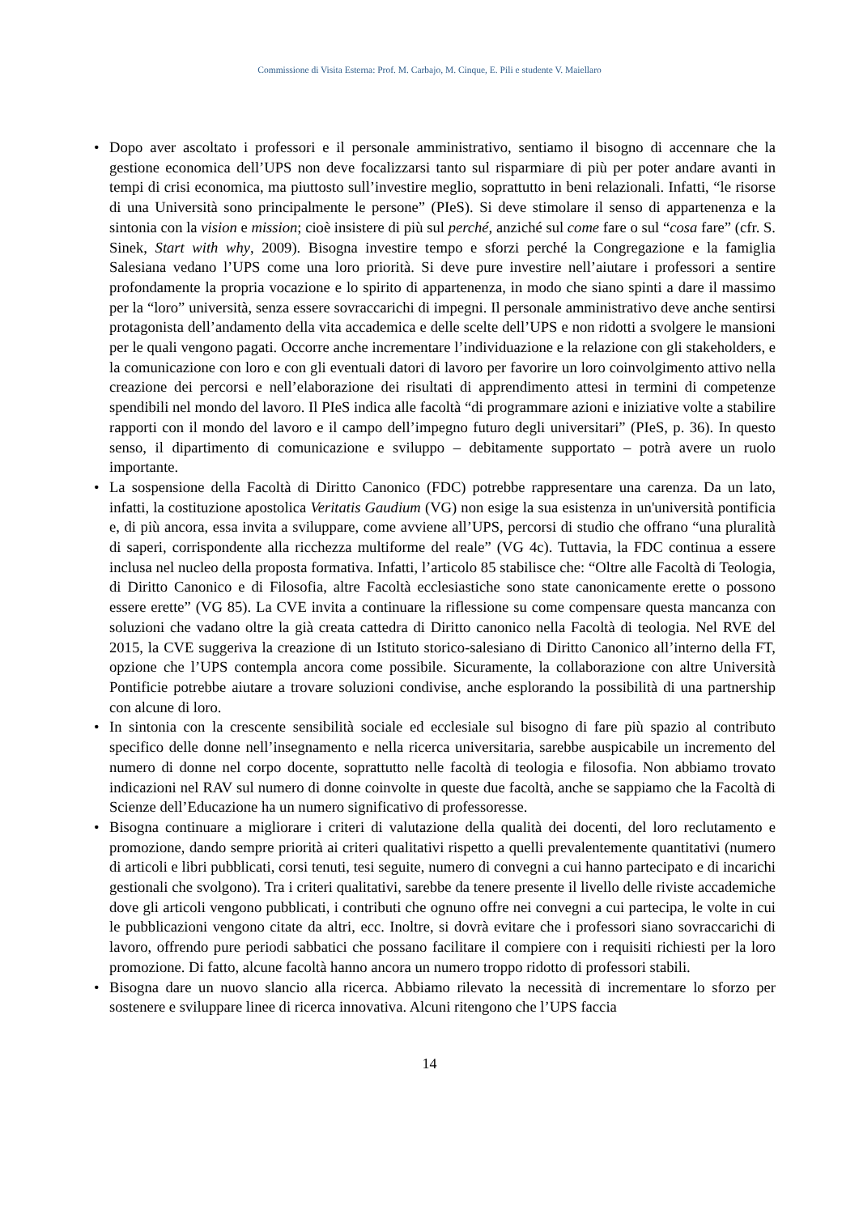Commissione di Visita Esterna: Prof. M. Carbajo, M. Cinque, E. Pili e studente V. Maiellaro
• Dopo aver ascoltato i professori e il personale amministrativo, sentiamo il bisogno di accennare che la gestione economica dell’UPS non deve focalizzarsi tanto sul risparmiare di più per poter andare avanti in tempi di crisi economica, ma piuttosto sull’investire meglio, soprattutto in beni relazionali. Infatti, “le risorse di una Università sono principalmente le persone” (PIeS). Si deve stimolare il senso di appartenenza e la sintonia con la vision e mission; cioè insistere di più sul perché, anziché sul come fare o sul “cosa fare” (cfr. S. Sinek, Start with why, 2009). Bisogna investire tempo e sforzi perché la Congregazione e la famiglia Salesiana vedano l’UPS come una loro priorità. Si deve pure investire nell’aiutare i professori a sentire profondamente la propria vocazione e lo spirito di appartenenza, in modo che siano spinti a dare il massimo per la “loro” università, senza essere sovraccarichi di impegni. Il personale amministrativo deve anche sentirsi protagonista dell’andamento della vita accademica e delle scelte dell’UPS e non ridotti a svolgere le mansioni per le quali vengono pagati. Occorre anche incrementare l’individuazione e la relazione con gli stakeholders, e la comunicazione con loro e con gli eventuali datori di lavoro per favorire un loro coinvolgimento attivo nella creazione dei percorsi e nell’elaborazione dei risultati di apprendimento attesi in termini di competenze spendibili nel mondo del lavoro. Il PIeS indica alle facoltà “di programmare azioni e iniziative volte a stabilire rapporti con il mondo del lavoro e il campo dell’impegno futuro degli universitari” (PIeS, p. 36). In questo senso, il dipartimento di comunicazione e sviluppo – debitamente supportato – potrà avere un ruolo importante.
• La sospensione della Facoltà di Diritto Canonico (FDC) potrebbe rappresentare una carenza. Da un lato, infatti, la costituzione apostolica Veritatis Gaudium (VG) non esige la sua esistenza in un'università pontificia e, di più ancora, essa invita a sviluppare, come avviene all’UPS, percorsi di studio che offrano “una pluralità di saperi, corrispondente alla ricchezza multiforme del reale” (VG 4c). Tuttavia, la FDC continua a essere inclusa nel nucleo della proposta formativa. Infatti, l’articolo 85 stabilisce che: “Oltre alle Facoltà di Teologia, di Diritto Canonico e di Filosofia, altre Facoltà ecclesiastiche sono state canonicamente erette o possono essere erette” (VG 85). La CVE invita a continuare la riflessione su come compensare questa mancanza con soluzioni che vadano oltre la già creata cattedra di Diritto canonico nella Facoltà di teologia. Nel RVE del 2015, la CVE suggeriva la creazione di un Istituto storico-salesiano di Diritto Canonico all’interno della FT, opzione che l’UPS contempla ancora come possibile. Sicuramente, la collaborazione con altre Università Pontificie potrebbe aiutare a trovare soluzioni condivise, anche esplorando la possibilità di una partnership con alcune di loro.
• In sintonia con la crescente sensibilità sociale ed ecclesiale sul bisogno di fare più spazio al contributo specifico delle donne nell’insegnamento e nella ricerca universitaria, sarebbe auspicabile un incremento del numero di donne nel corpo docente, soprattutto nelle facoltà di teologia e filosofia. Non abbiamo trovato indicazioni nel RAV sul numero di donne coinvolte in queste due facoltà, anche se sappiamo che la Facoltà di Scienze dell’Educazione ha un numero significativo di professoresse.
• Bisogna continuare a migliorare i criteri di valutazione della qualità dei docenti, del loro reclutamento e promozione, dando sempre priorità ai criteri qualitativi rispetto a quelli prevalentemente quantitativi (numero di articoli e libri pubblicati, corsi tenuti, tesi seguite, numero di convegni a cui hanno partecipato e di incarichi gestionali che svolgono). Tra i criteri qualitativi, sarebbe da tenere presente il livello delle riviste accademiche dove gli articoli vengono pubblicati, i contributi che ognuno offre nei convegni a cui partecipa, le volte in cui le pubblicazioni vengono citate da altri, ecc. Inoltre, si dovrà evitare che i professori siano sovraccarichi di lavoro, offrendo pure periodi sabbatici che possano facilitare il compiere con i requisiti richiesti per la loro promozione. Di fatto, alcune facoltà hanno ancora un numero troppo ridotto di professori stabili.
• Bisogna dare un nuovo slancio alla ricerca. Abbiamo rilevato la necessità di incrementare lo sforzo per sostenere e sviluppare linee di ricerca innovativa. Alcuni ritengono che l’UPS faccia
14